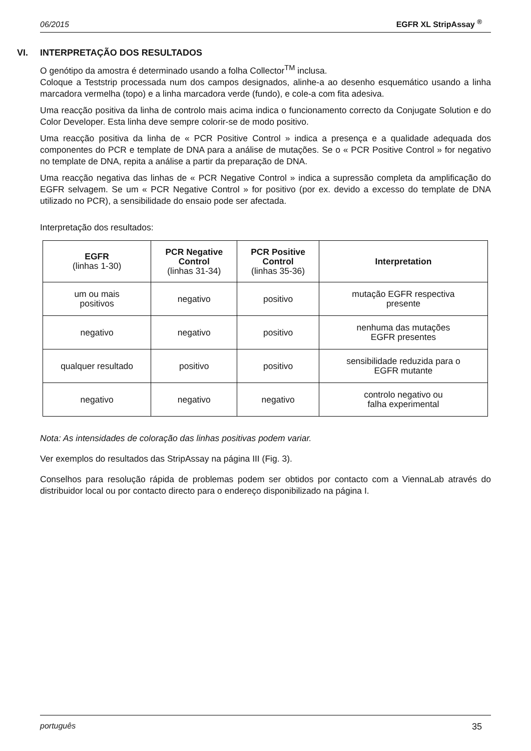06/2015 EGFR XL StripAssay <sup>®</sup>
VI. INTERPRETAÇÃO DOS RESULTADOS
O genótipo da amostra é determinado usando a folha Collector<sup>TM</sup> inclusa.
Coloque a Teststrip processada num dos campos designados, alinhe-a ao desenho esquemático usando a linha marcadora vermelha (topo) e a linha marcadora verde (fundo), e cole-a com fita adesiva.
Uma reacção positiva da linha de controlo mais acima indica o funcionamento correcto da Conjugate Solution e do Color Developer. Esta linha deve sempre colorir-se de modo positivo.
Uma reacção positiva da linha de « PCR Positive Control » indica a presença e a qualidade adequada dos componentes do PCR e template de DNA para a análise de mutações. Se o « PCR Positive Control » for negativo no template de DNA, repita a análise a partir da preparação de DNA.
Uma reacção negativa das linhas de « PCR Negative Control » indica a supressão completa da amplificação do EGFR selvagem. Se um « PCR Negative Control » for positivo (por ex. devido a excesso do template de DNA utilizado no PCR), a sensibilidade do ensaio pode ser afectada.
Interpretação dos resultados:
| EGFR (linhas 1-30) | PCR Negative Control (linhas 31-34) | PCR Positive Control (linhas 35-36) | Interpretation |
| --- | --- | --- | --- |
| um ou mais positivos | negativo | positivo | mutação EGFR respectiva presente |
| negativo | negativo | positivo | nenhuma das mutações EGFR presentes |
| qualquer resultado | positivo | positivo | sensibilidade reduzida para o EGFR mutante |
| negativo | negativo | negativo | controlo negativo ou falha experimental |
Nota: As intensidades de coloração das linhas positivas podem variar.
Ver exemplos do resultados das StripAssay na página III (Fig. 3).
Conselhos para resolução rápida de problemas podem ser obtidos por contacto com a ViennaLab através do distribuidor local ou por contacto directo para o endereço disponibilizado na página I.
português 35